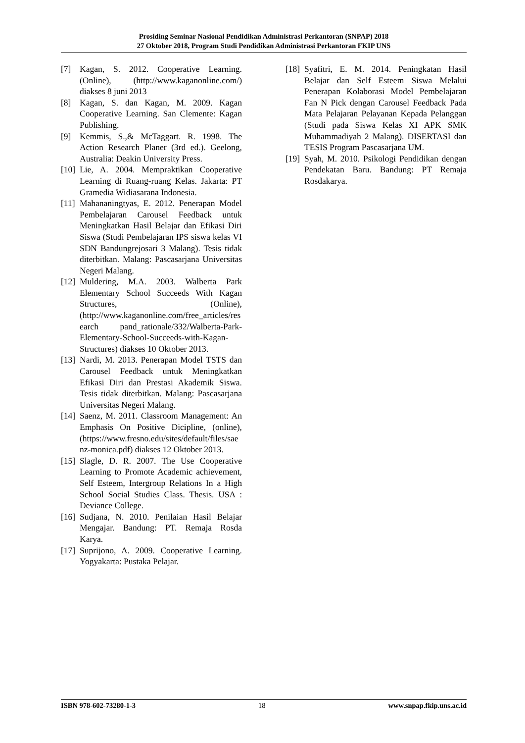Prosiding Seminar Nasional Pendidikan Administrasi Perkantoran (SNPAP) 2018
27 Oktober 2018, Program Studi Pendidikan Administrasi Perkantoran FKIP UNS
[7] Kagan, S. 2012. Cooperative Learning. (Online), (http://www.kaganonline.com/) diakses 8 juni 2013
[8] Kagan, S. dan Kagan, M. 2009. Kagan Cooperative Learning. San Clemente: Kagan Publishing.
[9] Kemmis, S.,& McTaggart. R. 1998. The Action Research Planer (3rd ed.). Geelong, Australia: Deakin University Press.
[10] Lie, A. 2004. Mempraktikan Cooperative Learning di Ruang-ruang Kelas. Jakarta: PT Gramedia Widiasarana Indonesia.
[11] Mahananingtyas, E. 2012. Penerapan Model Pembelajaran Carousel Feedback untuk Meningkatkan Hasil Belajar dan Efikasi Diri Siswa (Studi Pembelajaran IPS siswa kelas VI SDN Bandungrejosari 3 Malang). Tesis tidak diterbitkan. Malang: Pascasarjana Universitas Negeri Malang.
[12] Muldering, M.A. 2003. Walberta Park Elementary School Succeeds With Kagan Structures, (Online), (http://www.kaganonline.com/free_articles/research pand_rationale/332/Walberta-Park-Elementary-School-Succeeds-with-Kagan-Structures) diakses 10 Oktober 2013.
[13] Nardi, M. 2013. Penerapan Model TSTS dan Carousel Feedback untuk Meningkatkan Efikasi Diri dan Prestasi Akademik Siswa. Tesis tidak diterbitkan. Malang: Pascasarjana Universitas Negeri Malang.
[14] Saenz, M. 2011. Classroom Management: An Emphasis On Positive Dicipline, (online), (https://www.fresno.edu/sites/default/files/saenz-monica.pdf) diakses 12 Oktober 2013.
[15] Slagle, D. R. 2007. The Use Cooperative Learning to Promote Academic achievement, Self Esteem, Intergroup Relations In a High School Social Studies Class. Thesis. USA : Deviance College.
[16] Sudjana, N. 2010. Penilaian Hasil Belajar Mengajar. Bandung: PT. Remaja Rosda Karya.
[17] Suprijono, A. 2009. Cooperative Learning. Yogyakarta: Pustaka Pelajar.
[18] Syafitri, E. M. 2014. Peningkatan Hasil Belajar dan Self Esteem Siswa Melalui Penerapan Kolaborasi Model Pembelajaran Fan N Pick dengan Carousel Feedback Pada Mata Pelajaran Pelayanan Kepada Pelanggan (Studi pada Siswa Kelas XI APK SMK Muhammadiyah 2 Malang). DISERTASI dan TESIS Program Pascasarjana UM.
[19] Syah, M. 2010. Psikologi Pendidikan dengan Pendekatan Baru. Bandung: PT Remaja Rosdakarya.
ISBN 978-602-73280-1-3 18 www.snpap.fkip.uns.ac.id